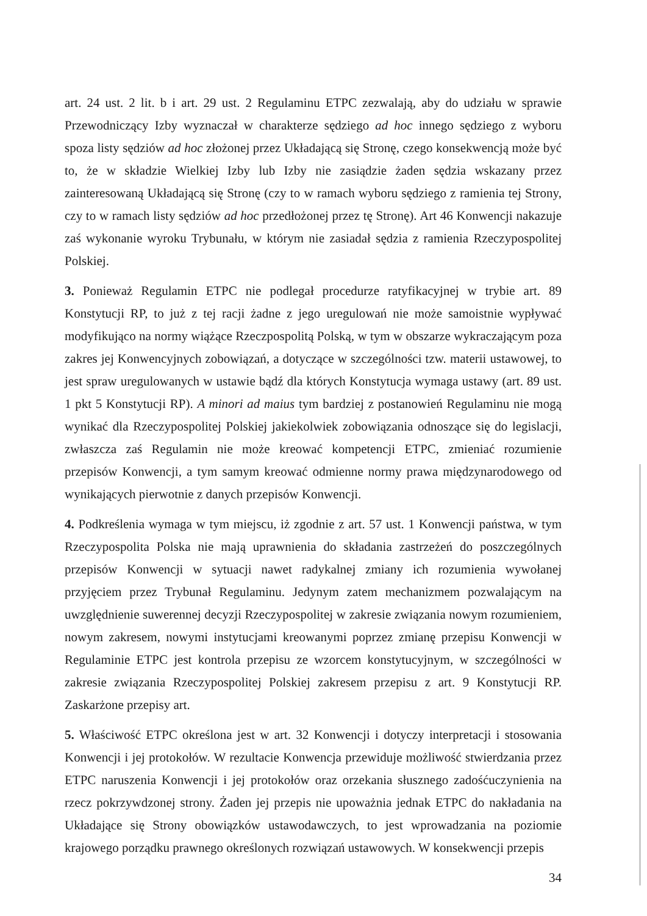art. 24 ust. 2 lit. b i art. 29 ust. 2 Regulaminu ETPC zezwalają, aby do udziału w sprawie Przewodniczący Izby wyznaczał w charakterze sędziego ad hoc innego sędziego z wyboru spoza listy sędziów ad hoc złożonej przez Układającą się Stronę, czego konsekwencją może być to, że w składzie Wielkiej Izby lub Izby nie zasiądzie żaden sędzia wskazany przez zainteresowaną Układającą się Stronę (czy to w ramach wyboru sędziego z ramienia tej Strony, czy to w ramach listy sędziów ad hoc przedłożonej przez tę Stronę). Art 46 Konwencji nakazuje zaś wykonanie wyroku Trybunału, w którym nie zasiadał sędzia z ramienia Rzeczypospolitej Polskiej.
3. Ponieważ Regulamin ETPC nie podlegał procedurze ratyfikacyjnej w trybie art. 89 Konstytucji RP, to już z tej racji żadne z jego uregulowań nie może samoistnie wypływać modyfikująco na normy wiążące Rzeczpospolitą Polską, w tym w obszarze wykraczającym poza zakres jej Konwencyjnych zobowiązań, a dotyczące w szczególności tzw. materii ustawowej, to jest spraw uregulowanych w ustawie bądź dla których Konstytucja wymaga ustawy (art. 89 ust. 1 pkt 5 Konstytucji RP). A minori ad maius tym bardziej z postanowień Regulaminu nie mogą wynikać dla Rzeczypospolitej Polskiej jakiekolwiek zobowiązania odnoszące się do legislacji, zwłaszcza zaś Regulamin nie może kreować kompetencji ETPC, zmieniać rozumienie przepisów Konwencji, a tym samym kreować odmienne normy prawa międzynarodowego od wynikających pierwotnie z danych przepisów Konwencji.
4. Podkreślenia wymaga w tym miejscu, iż zgodnie z art. 57 ust. 1 Konwencji państwa, w tym Rzeczypospolita Polska nie mają uprawnienia do składania zastrzeżeń do poszczególnych przepisów Konwencji w sytuacji nawet radykalnej zmiany ich rozumienia wywołanej przyjęciem przez Trybunał Regulaminu. Jedynym zatem mechanizmem pozwalającym na uwzględnienie suwerennej decyzji Rzeczypospolitej w zakresie związania nowym rozumieniem, nowym zakresem, nowymi instytucjami kreowanymi poprzez zmianę przepisu Konwencji w Regulaminie ETPC jest kontrola przepisu ze wzorcem konstytucyjnym, w szczególności w zakresie związania Rzeczypospolitej Polskiej zakresem przepisu z art. 9 Konstytucji RP. Zaskarżone przepisy art.
5. Właściwość ETPC określona jest w art. 32 Konwencji i dotyczy interpretacji i stosowania Konwencji i jej protokołów. W rezultacie Konwencja przewiduje możliwość stwierdzania przez ETPC naruszenia Konwencji i jej protokołów oraz orzekania słusznego zadośćuczynienia na rzecz pokrzywdzonej strony. Żaden jej przepis nie upoważnia jednak ETPC do nakładania na Układające się Strony obowiązków ustawodawczych, to jest wprowadzania na poziomie krajowego porządku prawnego określonych rozwiązań ustawowych. W konsekwencji przepis
34